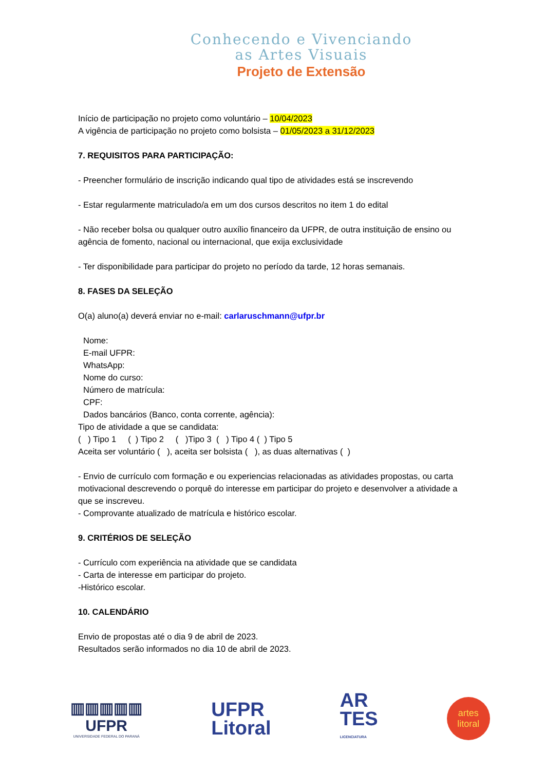Conhecendo e Vivenciando
as Artes Visuais
Projeto de Extensão
Início de participação no projeto como voluntário – 10/04/2023
A vigência de participação no projeto como bolsista – 01/05/2023 a 31/12/2023
7. REQUISITOS PARA PARTICIPAÇÃO:
- Preencher formulário de inscrição indicando qual tipo de atividades está se inscrevendo
- Estar regularmente matriculado/a em um dos cursos descritos no item 1 do edital
- Não receber bolsa ou qualquer outro auxílio financeiro da UFPR, de outra instituição de ensino ou agência de fomento, nacional ou internacional, que exija exclusividade
- Ter disponibilidade para participar do projeto no período da tarde, 12 horas semanais.
8. FASES DA SELEÇÃO
O(a) aluno(a) deverá enviar no e-mail: carlaruschmann@ufpr.br
Nome:
E-mail UFPR:
WhatsApp:
Nome do curso:
Número de matrícula:
CPF:
Dados bancários (Banco, conta corrente, agência):
Tipo de atividade a que se candidata:
( ) Tipo 1 ( ) Tipo 2 ( )Tipo 3 ( ) Tipo 4 ( ) Tipo 5
Aceita ser voluntário ( ), aceita ser bolsista ( ), as duas alternativas ( )
- Envio de currículo com formação e ou experiencias relacionadas as atividades propostas, ou carta motivacional descrevendo o porquê do interesse em participar do projeto e desenvolver a atividade a que se inscreveu.
- Comprovante atualizado de matrícula e histórico escolar.
9. CRITÉRIOS DE SELEÇÃO
- Currículo com experiência na atividade que se candidata
- Carta de interesse em participar do projeto.
-Histórico escolar.
10. CALENDÁRIO
Envio de propostas até o dia 9 de abril de 2023.
Resultados serão informados no dia 10 de abril de 2023.
▥▥▥▥▥
UFPR
UNIVERSIDADE FEDERAL DO PARANÁ
UFPR
Litoral
AR
TES
LICENCIATURA
artes
litoral